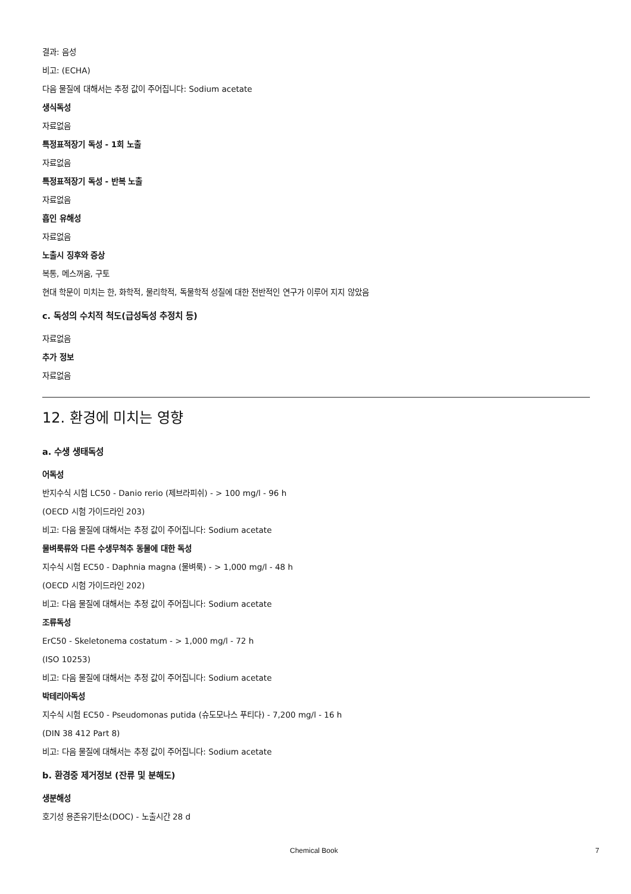결과: 음성
비고: (ECHA)
다음 물질에 대해서는 추정 값이 주어집니다: Sodium acetate
생식독성
자료없음
특정표적장기 독성 - 1회 노출
자료없음
특정표적장기 독성 - 반복 노출
자료없음
흡인 유해성
자료없음
노출시 징후와 증상
복통, 메스꺼움, 구토
현대 학문이 미치는 한, 화학적, 물리학적, 독물학적 성질에 대한 전반적인 연구가 이루어 지지 않았음
c. 독성의 수치적 척도(급성독성 추정치 등)
자료없음
추가 정보
자료없음
12. 환경에 미치는 영향
a. 수생 생태독성
어독성
반지수식 시험 LC50 - Danio rerio (제브라피쉬) - > 100 mg/l - 96 h
(OECD 시험 가이드라인 203)
비고: 다음 물질에 대해서는 추정 값이 주어집니다: Sodium acetate
물벼룩류와 다른 수생무척추 동물에 대한 독성
지수식 시험 EC50 - Daphnia magna (물벼룩) - > 1,000 mg/l - 48 h
(OECD 시험 가이드라인 202)
비고: 다음 물질에 대해서는 추정 값이 주어집니다: Sodium acetate
조류독성
ErC50 - Skeletonema costatum - > 1,000 mg/l - 72 h
(ISO 10253)
비고: 다음 물질에 대해서는 추정 값이 주어집니다: Sodium acetate
박테리아독성
지수식 시험 EC50 - Pseudomonas putida (슈도모나스 푸티다) - 7,200 mg/l - 16 h
(DIN 38 412 Part 8)
비고: 다음 물질에 대해서는 추정 값이 주어집니다: Sodium acetate
b. 환경중 제거정보 (잔류 및 분해도)
생분해성
호기성 용존유기탄소(DOC) - 노출시간 28 d
Chemical Book 7